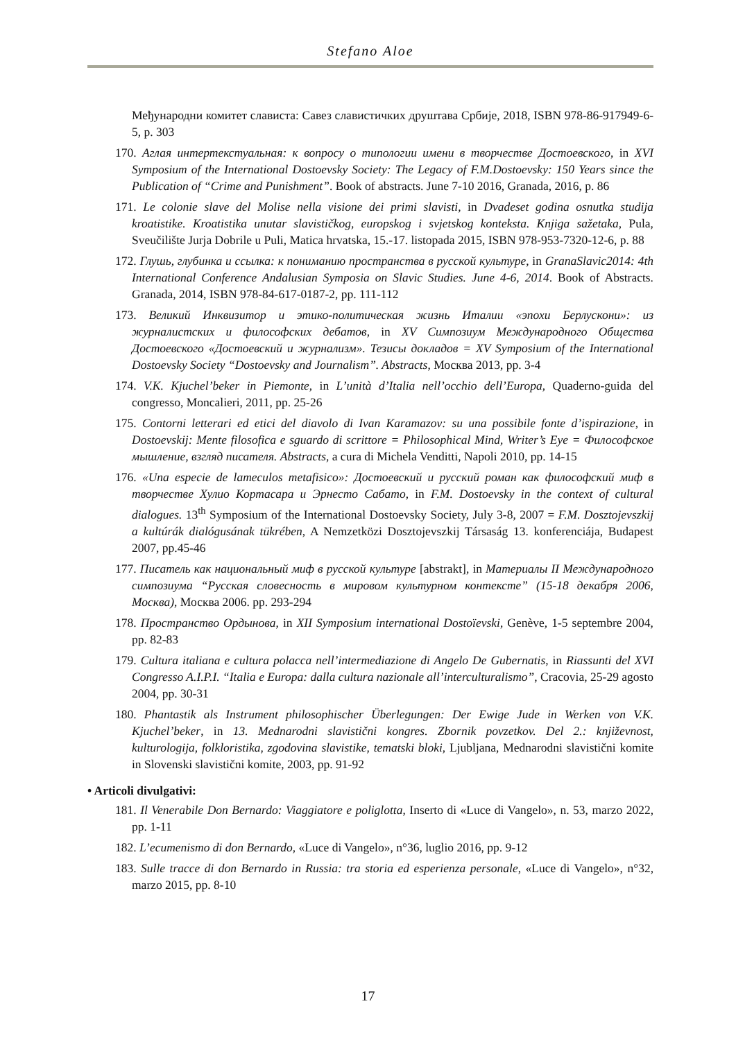Stefano Aloe
Међународни комитет слависта: Савез славистичких друштава Србије, 2018, ISBN 978-86-917949-6-5, p. 303
170. Аглая интертекстуальная: к вопросу о типологии имени в творчестве Достоевского, in XVI Symposium of the International Dostoevsky Society: The Legacy of F.M.Dostoevsky: 150 Years since the Publication of “Crime and Punishment”. Book of abstracts. June 7-10 2016, Granada, 2016, p. 86
171. Le colonie slave del Molise nella visione dei primi slavisti, in Dvadeset godina osnutka studija kroatistike. Kroatistika unutar slavističkog, europskog i svjetskog konteksta. Knjiga sažetaka, Pula, Sveučilište Jurja Dobrile u Puli, Matica hrvatska, 15.-17. listopada 2015, ISBN 978-953-7320-12-6, p. 88
172. Глушь, глубинка и ссылка: к пониманию пространства в русской культуре, in GranaSlavic2014: 4th International Conference Andalusian Symposia on Slavic Studies. June 4-6, 2014. Book of Abstracts. Granada, 2014, ISBN 978-84-617-0187-2, pp. 111-112
173. Великий Инквизитор и этико-политическая жизнь Италии «эпохи Берлускони»: из журналистских и философских дебатов, in XV Симпозиум Международного Общества Достоевского «Достоевский и журнализм». Тезисы докладов = XV Symposium of the International Dostoevsky Society “Dostoevsky and Journalism”. Abstracts, Москва 2013, pp. 3-4
174. V.K. Kjuchel’beker in Piemonte, in L’unità d’Italia nell’occhio dell’Europa, Quaderno-guida del congresso, Moncalieri, 2011, pp. 25-26
175. Contorni letterari ed etici del diavolo di Ivan Karamazov: su una possibile fonte d’ispirazione, in Dostoevskij: Mente filosofica e sguardo di scrittore = Philosophical Mind, Writer’s Eye = Философское мышление, взгляд писателя. Abstracts, a cura di Michela Venditti, Napoli 2010, pp. 14-15
176. «Una especie de lameculos metafisico»: Достоевский и русский роман как философский миф в творчестве Хулио Кортасара и Эрнесто Сабато, in F.M. Dostoevsky in the context of cultural dialogues. 13<sup>th</sup> Symposium of the International Dostoevsky Society, July 3-8, 2007 = F.M. Dosztojevszkij a kultúrák dialógusának tükrében, A Nemzetközi Dosztojevszkij Társaság 13. konferenciája, Budapest 2007, pp.45-46
177. Писатель как национальный миф в русской культуре [abstrakt], in Материалы II Международного симпозиума “Русская словесность в мировом культурном контексте” (15-18 декабря 2006, Москва), Москва 2006. pp. 293-294
178. Пространство Ордынова, in XII Symposium international Dostoïevski, Genève, 1-5 septembre 2004, pp. 82-83
179. Cultura italiana e cultura polacca nell’intermediazione di Angelo De Gubernatis, in Riassunti del XVI Congresso A.I.P.I. “Italia e Europa: dalla cultura nazionale all’interculturalismo”, Cracovia, 25-29 agosto 2004, pp. 30-31
180. Phantastik als Instrument philosophischer Überlegungen: Der Ewige Jude in Werken von V.K. Kjuchel’beker, in 13. Mednarodni slavistični kongres. Zbornik povzetkov. Del 2.: književnost, kulturologija, folkloristika, zgodovina slavistike, tematski bloki, Ljubljana, Mednarodni slavistični komite in Slovenski slavistični komite, 2003, pp. 91-92
• Articoli divulgativi:
181. Il Venerabile Don Bernardo: Viaggiatore e poliglotta, Inserto di «Luce di Vangelo», n. 53, marzo 2022, pp. 1-11
182. L’ecumenismo di don Bernardo, «Luce di Vangelo», n°36, luglio 2016, pp. 9-12
183. Sulle tracce di don Bernardo in Russia: tra storia ed esperienza personale, «Luce di Vangelo», n°32, marzo 2015, pp. 8-10
17